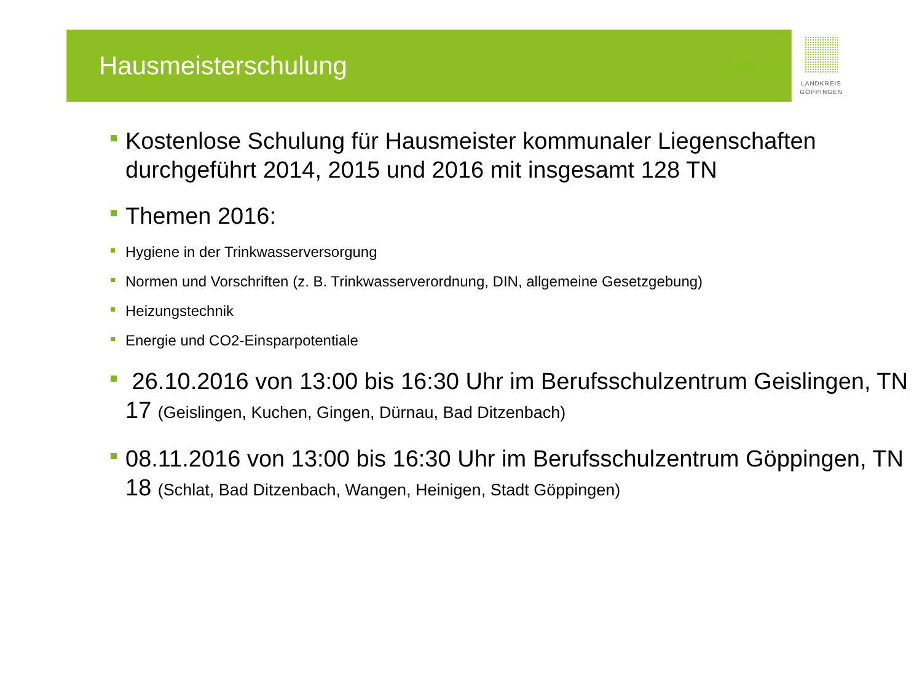Hausmeisterschulung
Seite 11
LANDKREIS
GÖPPINGEN
Kostenlose Schulung für Hausmeister kommunaler Liegenschaften durchgeführt 2014, 2015 und 2016 mit insgesamt 128 TN
Themen 2016:
Hygiene in der Trinkwasserversorgung
Normen und Vorschriften (z. B. Trinkwasserverordnung, DIN, allgemeine Gesetzgebung)
Heizungstechnik
Energie und CO2-Einsparpotentiale
26.10.2016 von 13:00 bis 16:30 Uhr im Berufsschulzentrum Geislingen, TN 17 (Geislingen, Kuchen, Gingen, Dürnau, Bad Ditzenbach)
08.11.2016 von 13:00 bis 16:30 Uhr im Berufsschulzentrum Göppingen, TN 18 (Schlat, Bad Ditzenbach, Wangen, Heinigen, Stadt Göppingen)